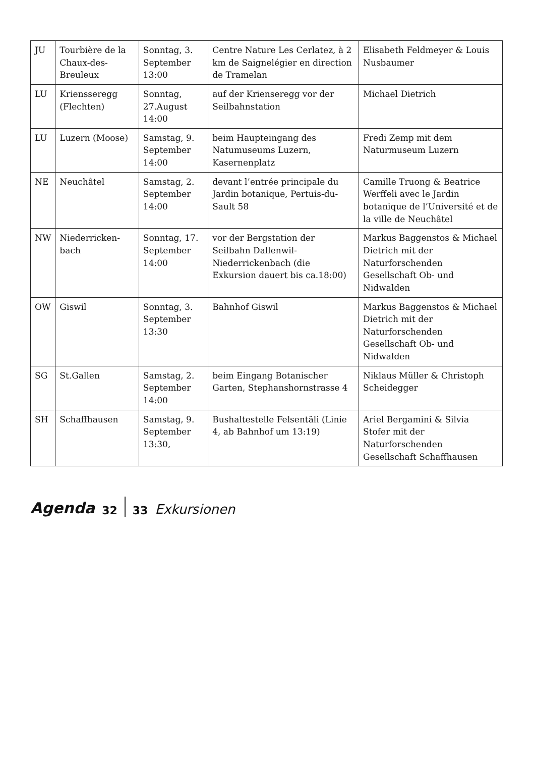| JU | Tourbière de la Chaux-des-Breuleux | Sonntag, 3. September 13:00 | Centre Nature Les Cerlatez, à 2 km de Saignelégier en direction de Tramelan | Elisabeth Feldmeyer & Louis Nusbaumer |
| LU | Kriensseregg (Flechten) | Sonntag, 27.August 14:00 | auf der Krienseregg vor der Seilbahnstation | Michael Dietrich |
| LU | Luzern (Moose) | Samstag, 9. September 14:00 | beim Haupteingang des Natumuseums Luzern, Kasernenplatz | Fredi Zemp mit dem Naturmuseum Luzern |
| NE | Neuchâtel | Samstag, 2. September 14:00 | devant l’entrée principale du Jardin botanique, Pertuis-du-Sault 58 | Camille Truong & Beatrice Werffeli avec le Jardin botanique de l’Université et de la ville de Neuchâtel |
| NW | Niederricken-bach | Sonntag, 17. September 14:00 | vor der Bergstation der Seilbahn Dallenwil-Niederrickenbach (die Exkursion dauert bis ca.18:00) | Markus Baggenstos & Michael Dietrich mit der Naturforschenden Gesellschaft Ob- und Nidwalden |
| OW | Giswil | Sonntag, 3. September 13:30 | Bahnhof Giswil | Markus Baggenstos & Michael Dietrich mit der Naturforschenden Gesellschaft Ob- und Nidwalden |
| SG | St.Gallen | Samstag, 2. September 14:00 | beim Eingang Botanischer Garten, Stephanshornstrasse 4 | Niklaus Müller & Christoph Scheidegger |
| SH | Schaffhausen | Samstag, 9. September 13:30, | Bushaltestelle Felsentäli (Linie 4, ab Bahnhof um 13:19) | Ariel Bergamini & Silvia Stofer mit der Naturforschenden Gesellschaft Schaffhausen |
Agenda 32 33 Exkursionen